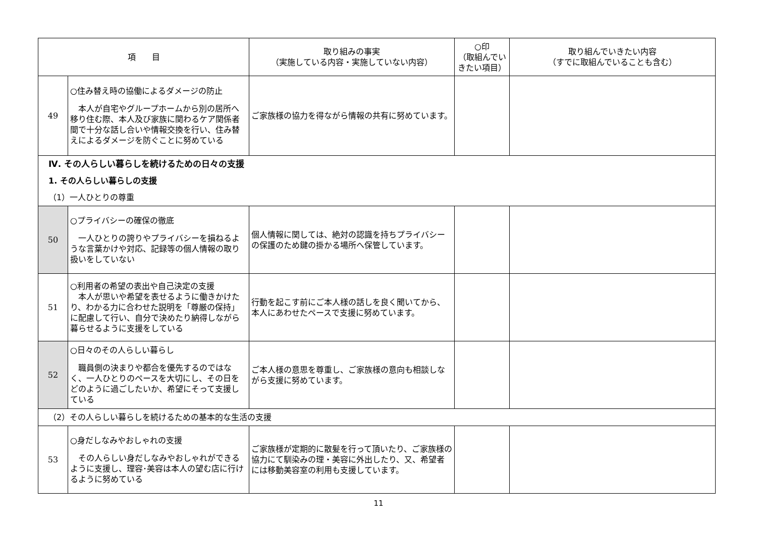| 項 目 | | 取り組みの事実 （実施している内容・実施していない内容） | ○印 （取組んでいきたい項目） | 取り組んでいきたい内容 （すでに取組んでいることも含む） |
| --- | --- | --- | --- | --- |
| 49 | ○住み替え時の協働によるダメージの防止 本人が自宅やグループホームから別の居所へ移り住む際、本人及び家族に関わるケア関係者間で十分な話し合いや情報交換を行い、住み替えによるダメージを防ぐことに努めている | ご家族様の協力を得ながら情報の共有に努めています。 | | |
| Ⅳ. その人らしい暮らしを続けるための日々の支援 | | | | |
| 1. その人らしい暮らしの支援 | | | | |
| （1）一人ひとりの尊重 | | | | |
| 50 | ○プライバシーの確保の徹底 一人ひとりの誇りやプライバシーを損ねるような言葉かけや対応、記録等の個人情報の取り扱いをしていない | 個人情報に関しては、絶対の認識を持ちプライバシーの保護のため鍵の掛かる場所へ保管しています。 | | |
| 51 | ○利用者の希望の表出や自己決定の支援 本人が思いや希望を表せるように働きかけたり、わかる力に合わせた説明を「尊厳の保持」に配慮して行い、自分で決めたり納得しながら暮らせるように支援をしている | 行動を起こす前にご本人様の話しを良く聞いてから、本人にあわせたペースで支援に努めています。 | | |
| 52 | ○日々のその人らしい暮らし 職員側の決まりや都合を優先するのではなく、一人ひとりのペースを大切にし、その日をどのように過ごしたいか、希望にそって支援している | ご本人様の意思を尊重し、ご家族様の意向も相談しながら支援に努めています。 | | |
| （2）その人らしい暮らしを続けるための基本的な生活の支援 | | | | |
| 53 | ○身だしなみやおしゃれの支援 その人らしい身だしなみやおしゃれができるように支援し、理容･美容は本人の望む店に行けるように努めている | ご家族様が定期的に散髪を行って頂いたり、ご家族様の協力にて馴染みの理・美容に外出したり、又、希望者には移動美容室の利用も支援しています。 | | |
11